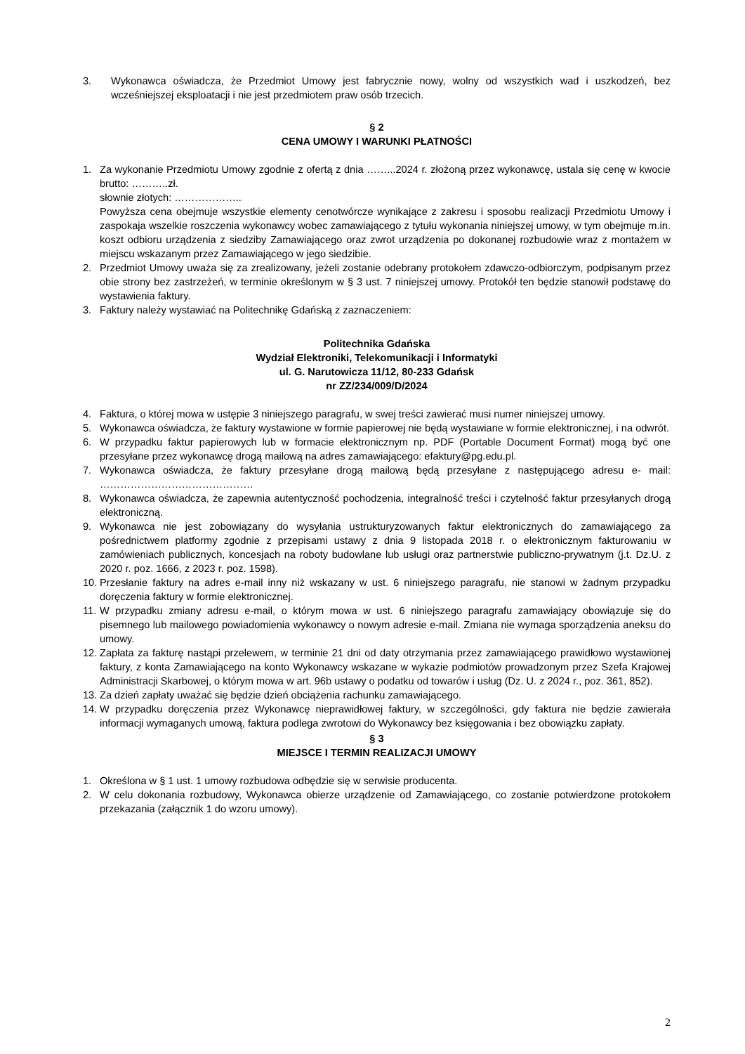3. Wykonawca oświadcza, że Przedmiot Umowy jest fabrycznie nowy, wolny od wszystkich wad i uszkodzeń, bez wcześniejszej eksploatacji i nie jest przedmiotem praw osób trzecich.
§ 2
CENA UMOWY I WARUNKI PŁATNOŚCI
1. Za wykonanie Przedmiotu Umowy zgodnie z ofertą z dnia ……...2024 r. złożoną przez wykonawcę, ustala się cenę w kwocie brutto: ………..zł.
słownie złotych: ………………..
Powyższa cena obejmuje wszystkie elementy cenotwórcze wynikające z zakresu i sposobu realizacji Przedmiotu Umowy i zaspokaja wszelkie roszczenia wykonawcy wobec zamawiającego z tytułu wykonania niniejszej umowy, w tym obejmuje m.in. koszt odbioru urządzenia z siedziby Zamawiającego oraz zwrot urządzenia po dokonanej rozbudowie wraz z montażem w miejscu wskazanym przez Zamawiającego w jego siedzibie.
2. Przedmiot Umowy uważa się za zrealizowany, jeżeli zostanie odebrany protokołem zdawczo-odbiorczym, podpisanym przez obie strony bez zastrzeżeń, w terminie określonym w § 3 ust. 7 niniejszej umowy. Protokół ten będzie stanowił podstawę do wystawienia faktury.
3. Faktury należy wystawiać na Politechnikę Gdańską z zaznaczeniem:
Politechnika Gdańska
Wydział Elektroniki, Telekomunikacji i Informatyki
ul. G. Narutowicza 11/12, 80-233 Gdańsk
nr ZZ/234/009/D/2024
4. Faktura, o której mowa w ustępie 3 niniejszego paragrafu, w swej treści zawierać musi numer niniejszej umowy.
5. Wykonawca oświadcza, że faktury wystawione w formie papierowej nie będą wystawiane w formie elektronicznej, i na odwrót.
6. W przypadku faktur papierowych lub w formacie elektronicznym np. PDF (Portable Document Format) mogą być one przesyłane przez wykonawcę drogą mailową na adres zamawiającego: efaktury@pg.edu.pl.
7. Wykonawca oświadcza, że faktury przesyłane drogą mailową będą przesyłane z następującego adresu e- mail: ………………………………………
8. Wykonawca oświadcza, że zapewnia autentyczność pochodzenia, integralność treści i czytelność faktur przesyłanych drogą elektroniczną.
9. Wykonawca nie jest zobowiązany do wysyłania ustrukturyzowanych faktur elektronicznych do zamawiającego za pośrednictwem platformy zgodnie z przepisami ustawy z dnia 9 listopada 2018 r. o elektronicznym fakturowaniu w zamówieniach publicznych, koncesjach na roboty budowlane lub usługi oraz partnerstwie publiczno-prywatnym (j.t. Dz.U. z 2020 r. poz. 1666, z 2023 r. poz. 1598).
10. Przesłanie faktury na adres e-mail inny niż wskazany w ust. 6 niniejszego paragrafu, nie stanowi w żadnym przypadku doręczenia faktury w formie elektronicznej.
11. W przypadku zmiany adresu e-mail, o którym mowa w ust. 6 niniejszego paragrafu zamawiający obowiązuje się do pisemnego lub mailowego powiadomienia wykonawcy o nowym adresie e-mail. Zmiana nie wymaga sporządzenia aneksu do umowy.
12. Zapłata za fakturę nastąpi przelewem, w terminie 21 dni od daty otrzymania przez zamawiającego prawidłowo wystawionej faktury, z konta Zamawiającego na konto Wykonawcy wskazane w wykazie podmiotów prowadzonym przez Szefa Krajowej Administracji Skarbowej, o którym mowa w art. 96b ustawy o podatku od towarów i usług (Dz. U. z 2024 r., poz. 361, 852).
13. Za dzień zapłaty uważać się będzie dzień obciążenia rachunku zamawiającego.
14. W przypadku doręczenia przez Wykonawcę nieprawidłowej faktury, w szczególności, gdy faktura nie będzie zawierała informacji wymaganych umową, faktura podlega zwrotowi do Wykonawcy bez księgowania i bez obowiązku zapłaty.
§ 3
MIEJSCE I TERMIN REALIZACJI UMOWY
1. Określona w § 1 ust. 1 umowy rozbudowa odbędzie się w serwisie producenta.
2. W celu dokonania rozbudowy, Wykonawca obierze urządzenie od Zamawiającego, co zostanie potwierdzone protokołem przekazania (załącznik 1 do wzoru umowy).
2